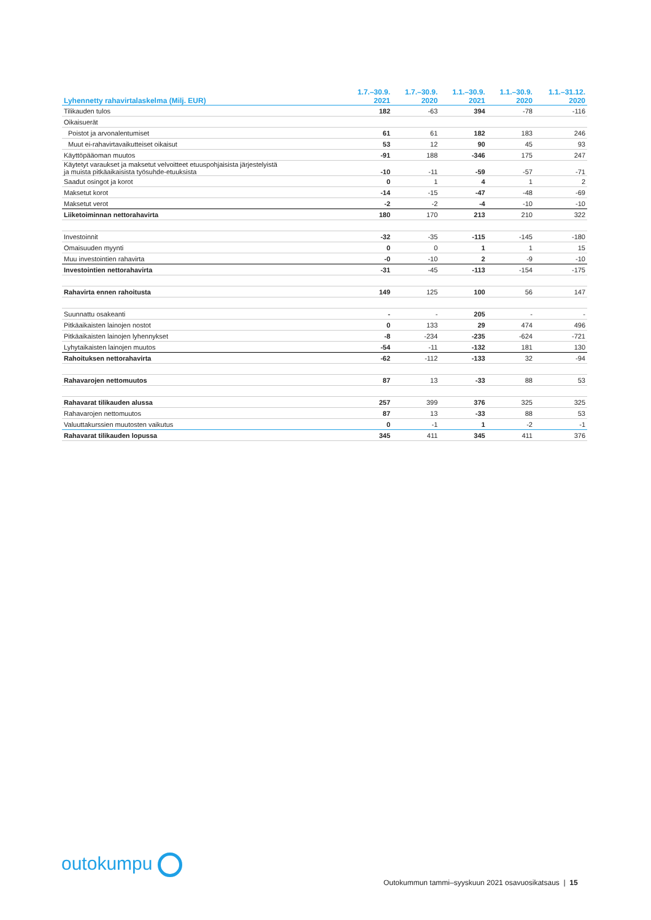| Lyhennetty rahavirtalaskelma (Milj. EUR) | 1.7.–30.9. 2021 | 1.7.–30.9. 2020 | 1.1.–30.9. 2021 | 1.1.–30.9. 2020 | 1.1.–31.12. 2020 |
| --- | --- | --- | --- | --- | --- |
| Tilikauden tulos | 182 | -63 | 394 | -78 | -116 |
| Oikaisuerät | | | | | |
| Poistot ja arvonalentumiset | 61 | 61 | 182 | 183 | 246 |
| Muut ei-rahavirtavaikutteiset oikaisut | 53 | 12 | 90 | 45 | 93 |
| Käyttöpääoman muutos | -91 | 188 | -346 | 175 | 247 |
| Käytetyt varaukset ja maksetut velvoitteet etuuspohjaisista järjestelyistä ja muista pitkäaikaisista työsuhde-etuuksista | -10 | -11 | -59 | -57 | -71 |
| Saadut osingot ja korot | 0 | 1 | 4 | 1 | 2 |
| Maksetut korot | -14 | -15 | -47 | -48 | -69 |
| Maksetut verot | -2 | -2 | -4 | -10 | -10 |
| Liiketoiminnan nettorahavirta | 180 | 170 | 213 | 210 | 322 |
| Investoinnit | -32 | -35 | -115 | -145 | -180 |
| Omaisuuden myynti | 0 | 0 | 1 | 1 | 15 |
| Muu investointien rahavirta | -0 | -10 | 2 | -9 | -10 |
| Investointien nettorahavirta | -31 | -45 | -113 | -154 | -175 |
| Rahavirta ennen rahoitusta | 149 | 125 | 100 | 56 | 147 |
| Suunnattu osakeanti | - | - | 205 | - | - |
| Pitkäaikaisten lainojen nostot | 0 | 133 | 29 | 474 | 496 |
| Pitkäaikaisten lainojen lyhennykset | -8 | -234 | -235 | -624 | -721 |
| Lyhytaikaisten lainojen muutos | -54 | -11 | -132 | 181 | 130 |
| Rahoituksen nettorahavirta | -62 | -112 | -133 | 32 | -94 |
| Rahavarojen nettomuutos | 87 | 13 | -33 | 88 | 53 |
| Rahavarat tilikauden alussa | 257 | 399 | 376 | 325 | 325 |
| Rahavarojen nettomuutos | 87 | 13 | -33 | 88 | 53 |
| Valuuttakurssien muutosten vaikutus | 0 | -1 | 1 | -2 | -1 |
| Rahavarat tilikauden lopussa | 345 | 411 | 345 | 411 | 376 |
outokumpu
Outokummun tammi–syyskuun 2021 osavuosikatsaus | 15